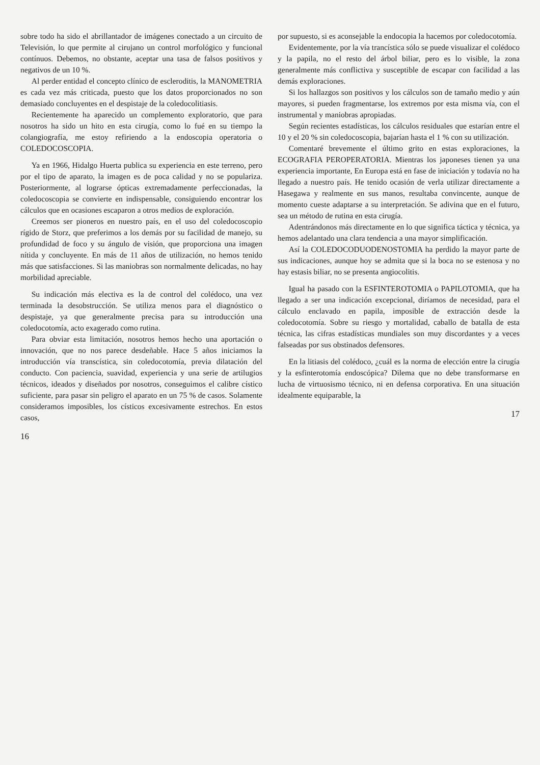sobre todo ha sido el abrillantador de imágenes conectado a un circuito de Televisión, lo que permite al cirujano un control morfológico y funcional contínuos. Debemos, no obstante, aceptar una tasa de falsos positivos y negativos de un 10 %.
Al perder entidad el concepto clínico de escleroditis, la MANOMETRIA es cada vez más criticada, puesto que los datos proporcionados no son demasiado concluyentes en el despistaje de la coledocolitiasis.
Recientemente ha aparecido un complemento exploratorio, que para nosotros ha sido un hito en esta cirugía, como lo fué en su tiempo la colangiografía, me estoy refiriendo a la endoscopia operatoria o COLEDOCOSCOPIA.
Ya en 1966, Hidalgo Huerta publica su experiencia en este terreno, pero por el tipo de aparato, la imagen es de poca calidad y no se populariza. Posteriormente, al lograrse ópticas extremadamente perfeccionadas, la coledocoscopia se convierte en indispensable, consiguiendo encontrar los cálculos que en ocasiones escaparon a otros medios de exploración.
Creemos ser pioneros en nuestro país, en el uso del coledocoscopio rígido de Storz, que preferimos a los demás por su facilidad de manejo, su profundidad de foco y su ángulo de visión, que proporciona una imagen nítida y concluyente. En más de 11 años de utilización, no hemos tenido más que satisfacciones. Si las maniobras son normalmente delicadas, no hay morbilidad apreciable.
Su indicación más electiva es la de control del colédoco, una vez terminada la desobstrucción. Se utiliza menos para el diagnóstico o despistaje, ya que generalmente precisa para su introducción una coledocotomía, acto exagerado como rutina.
Para obviar esta limitación, nosotros hemos hecho una aportación o innovación, que no nos parece desdeñable. Hace 5 años iniciamos la introducción vía transcística, sin coledocotomía, previa dilatación del conducto. Con paciencia, suavidad, experiencia y una serie de artilugios técnicos, ideados y diseñados por nosotros, conseguimos el calibre cístico suficiente, para pasar sin peligro el aparato en un 75 % de casos. Solamente consideramos imposibles, los císticos excesivamente estrechos. En estos casos,
16
por supuesto, si es aconsejable la endocopia la hacemos por coledocotomía.
Evidentemente, por la vía trancística sólo se puede visualizar el colédoco y la papila, no el resto del árbol biliar, pero es lo visible, la zona generalmente más conflictiva y susceptible de escapar con facilidad a las demás exploraciones.
Si los hallazgos son positivos y los cálculos son de tamaño medio y aún mayores, si pueden fragmentarse, los extremos por esta misma vía, con el instrumental y maniobras apropiadas.
Según recientes estadísticas, los cálculos residuales que estarían entre el 10 y el 20 % sin coledocoscopia, bajarían hasta el 1 % con su utilización.
Comentaré brevemente el último grito en estas exploraciones, la ECOGRAFIA PEROPERATORIA. Mientras los japoneses tienen ya una experiencia importante, En Europa está en fase de iniciación y todavía no ha llegado a nuestro país. He tenido ocasión de verla utilizar directamente a Hasegawa y realmente en sus manos, resultaba convincente, aunque de momento cueste adaptarse a su interpretación. Se adivina que en el futuro, sea un método de rutina en esta cirugía.
Adentrándonos más directamente en lo que significa táctica y técnica, ya hemos adelantado una clara tendencia a una mayor simplificación.
Así la COLEDOCODUODENOSTOMIA ha perdido la mayor parte de sus indicaciones, aunque hoy se admita que si la boca no se estenosa y no hay estasis biliar, no se presenta angiocolitis.
Igual ha pasado con la ESFINTEROTOMIA o PAPILOTOMIA, que ha llegado a ser una indicación excepcional, diríamos de necesidad, para el cálculo enclavado en papila, imposible de extracción desde la coledocotomía. Sobre su riesgo y mortalidad, caballo de batalla de esta técnica, las cifras estadísticas mundiales son muy discordantes y a veces falseadas por sus obstinados defensores.
En la litiasis del colédoco, ¿cuál es la norma de elección entre la cirugía y la esfinterotomía endoscópica? Dilema que no debe transformarse en lucha de virtuosismo técnico, ni en defensa corporativa. En una situación idealmente equiparable, la
17